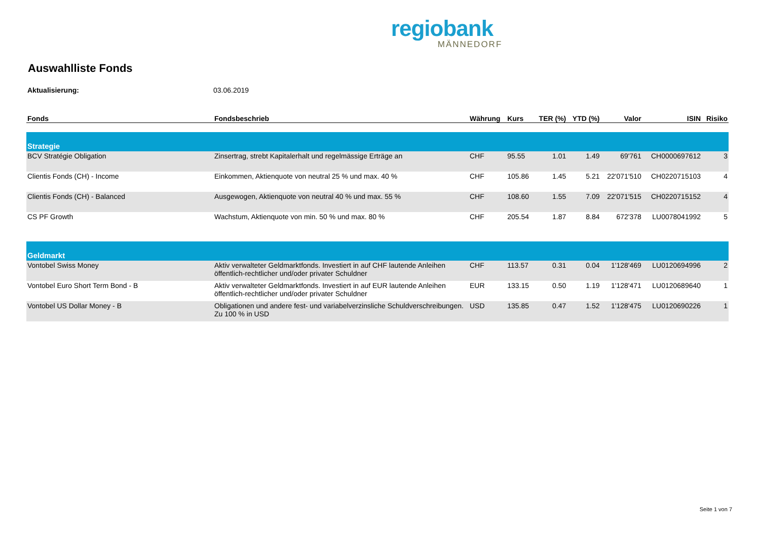regiobank
MÄNNEDORF
Auswahlliste Fonds
Aktualisierung: 03.06.2019
| Fonds | Fondsbeschrieb | Währung | Kurs | TER (%) | YTD (%) | Valor | ISIN | Risiko |
| --- | --- | --- | --- | --- | --- | --- | --- | --- |
| Strategie | | | | | | | | |
| BCV Stratégie Obligation | Zinsertrag, strebt Kapitalerhalt und regelmässige Erträge an | CHF | 95.55 | 1.01 | 1.49 | 69'761 | CH0000697612 | 3 |
| Clientis Fonds (CH) - Income | Einkommen, Aktienquote von neutral 25 % und max. 40 % | CHF | 105.86 | 1.45 | 5.21 | 22'071'510 | CH0220715103 | 4 |
| Clientis Fonds (CH) - Balanced | Ausgewogen, Aktienquote von neutral 40 % und max. 55 % | CHF | 108.60 | 1.55 | 7.09 | 22'071'515 | CH0220715152 | 4 |
| CS PF Growth | Wachstum, Aktienquote von min. 50 % und max. 80 % | CHF | 205.54 | 1.87 | 8.84 | 672'378 | LU0078041992 | 5 |
| Geldmarkt | | | | | | | | |
| Vontobel Swiss Money | Aktiv verwalteter Geldmarktfonds. Investiert in auf CHF lautende Anleihen öffentlich-rechtlicher und/oder privater Schuldner | CHF | 113.57 | 0.31 | 0.04 | 1'128'469 | LU0120694996 | 2 |
| Vontobel Euro Short Term Bond - B | Aktiv verwalteter Geldmarktfonds. Investiert in auf EUR lautende Anleihen öffentlich-rechtlicher und/oder privater Schuldner | EUR | 133.15 | 0.50 | 1.19 | 1'128'471 | LU0120689640 | 1 |
| Vontobel US Dollar Money - B | Obligationen und andere fest- und variabelverzinsliche Schuldverschreibungen. Zu 100 % in USD | USD | 135.85 | 0.47 | 1.52 | 1'128'475 | LU0120690226 | 1 |
Seite 1 von 7